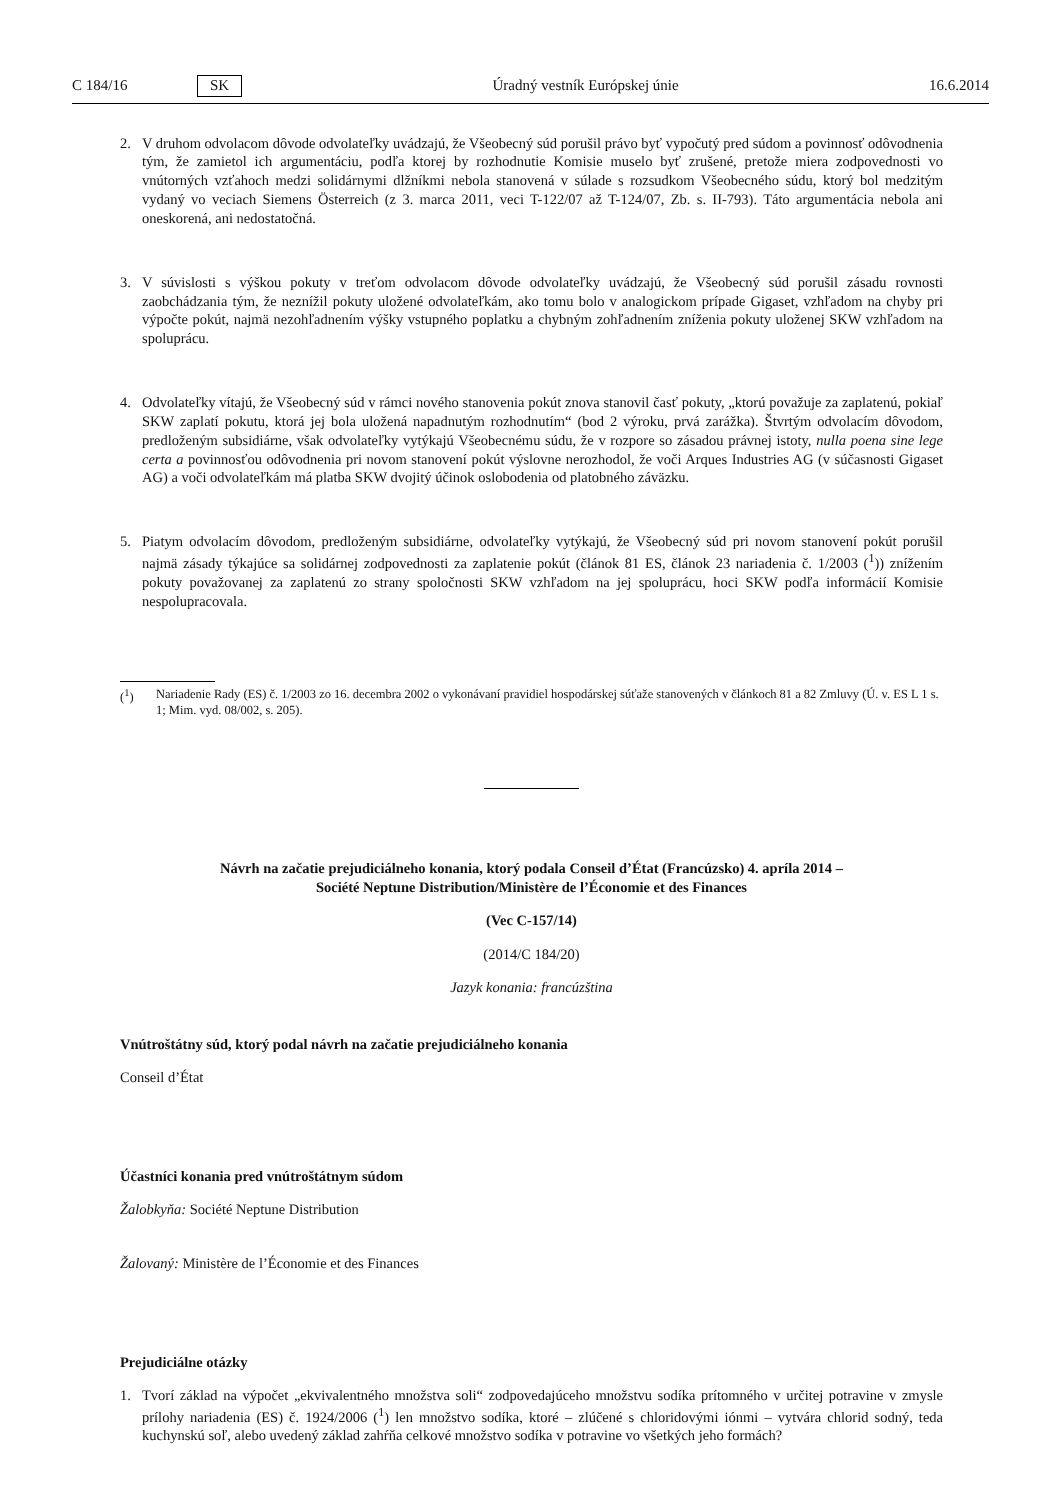C 184/16 SK Úradný vestník Európskej únie 16.6.2014
2. V druhom odvolacom dôvode odvolateľky uvádzajú, že Všeobecný súd porušil právo byť vypočutý pred súdom a povinnosť odôvodnenia tým, že zamietol ich argumentáciu, podľa ktorej by rozhodnutie Komisie muselo byť zrušené, pretože miera zodpovednosti vo vnútorných vzťahoch medzi solidárnymi dlžníkmi nebola stanovená v súlade s rozsudkom Všeobecného súdu, ktorý bol medzitým vydaný vo veciach Siemens Österreich (z 3. marca 2011, veci T-122/07 až T-124/07, Zb. s. II-793). Táto argumentácia nebola ani oneskorená, ani nedostatočná.
3. V súvislosti s výškou pokuty v treťom odvolacom dôvode odvolateľky uvádzajú, že Všeobecný súd porušil zásadu rovnosti zaobchádzania tým, že neznížil pokuty uložené odvolateľkám, ako tomu bolo v analogickom prípade Gigaset, vzhľadom na chyby pri výpočte pokút, najmä nezohľadnením výšky vstupného poplatku a chybným zohľadnením zníženia pokuty uloženej SKW vzhľadom na spoluprácu.
4. Odvolateľky vítajú, že Všeobecný súd v rámci nového stanovenia pokút znova stanovil časť pokuty, „ktorú považuje za zaplatenú, pokiaľ SKW zaplatí pokutu, ktorá jej bola uložená napadnutým rozhodnutím“ (bod 2 výroku, prvá zarážka). Štvrtým odvolacím dôvodom, predloženým subsidiárne, však odvolateľky vytýkajú Všeobecnému súdu, že v rozpore so zásadou právnej istoty, nulla poena sine lege certa a povinnosťou odôvodnenia pri novom stanovení pokút výslovne nerozhodol, že voči Arques Industries AG (v súčasnosti Gigaset AG) a voči odvolateľkám má platba SKW dvojitý účinok oslobodenia od platobného záväzku.
5. Piatym odvolacím dôvodom, predloženým subsidiárne, odvolateľky vytýkajú, že Všeobecný súd pri novom stanovení pokút porušil najmä zásady týkajúce sa solidárnej zodpovednosti za zaplatenie pokút (článok 81 ES, článok 23 nariadenia č. 1/2003 (<sup>1</sup>)) znížením pokuty považovanej za zaplatenú zo strany spoločnosti SKW vzhľadom na jej spoluprácu, hoci SKW podľa informácií Komisie nespolupracovala.
(<sup>1</sup>) Nariadenie Rady (ES) č. 1/2003 zo 16. decembra 2002 o vykonávaní pravidiel hospodárskej súťaže stanovených v článkoch 81 a 82 Zmluvy (Ú. v. ES L 1 s. 1; Mim. vyd. 08/002, s. 205).
Návrh na začatie prejudiciálneho konania, ktorý podala Conseil d’État (Francúzsko) 4. apríla 2014 –
Société Neptune Distribution/Ministère de l’Économie et des Finances
(Vec C-157/14)
(2014/C 184/20)
Jazyk konania: francúzština
Vnútroštátny súd, ktorý podal návrh na začatie prejudiciálneho konania
Conseil d’État
Účastníci konania pred vnútroštátnym súdom
Žalobkyňa: Société Neptune Distribution
Žalovaný: Ministère de l’Économie et des Finances
Prejudiciálne otázky
1. Tvorí základ na výpočet „ekvivalentného množstva soli“ zodpovedajúceho množstvu sodíka prítomného v určitej potravine v zmysle prílohy nariadenia (ES) č. 1924/2006 (<sup>1</sup>) len množstvo sodíka, ktoré – zlúčené s chloridovými iónmi – vytvára chlorid sodný, teda kuchynskú soľ, alebo uvedený základ zahŕňa celkové množstvo sodíka v potravine vo všetkých jeho formách?